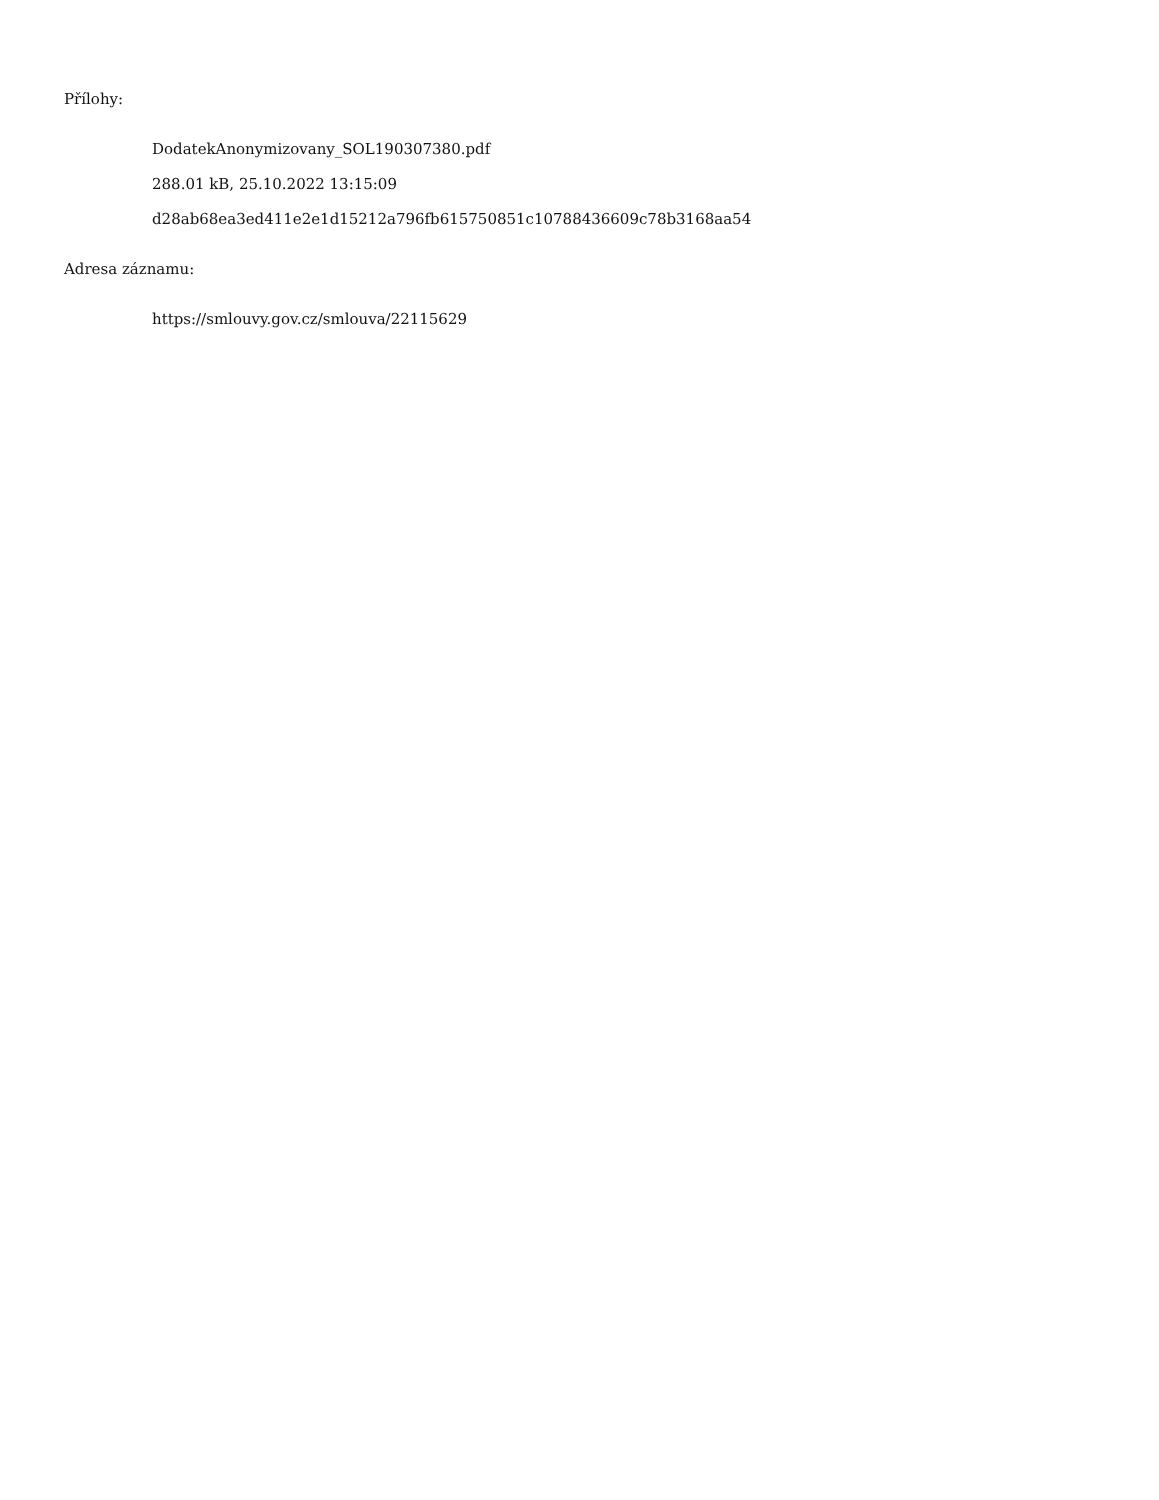Přílohy:
DodatekAnonymizovany_SOL190307380.pdf
288.01 kB, 25.10.2022 13:15:09
d28ab68ea3ed411e2e1d15212a796fb615750851c10788436609c78b3168aa54
Adresa záznamu:
https://smlouvy.gov.cz/smlouva/22115629